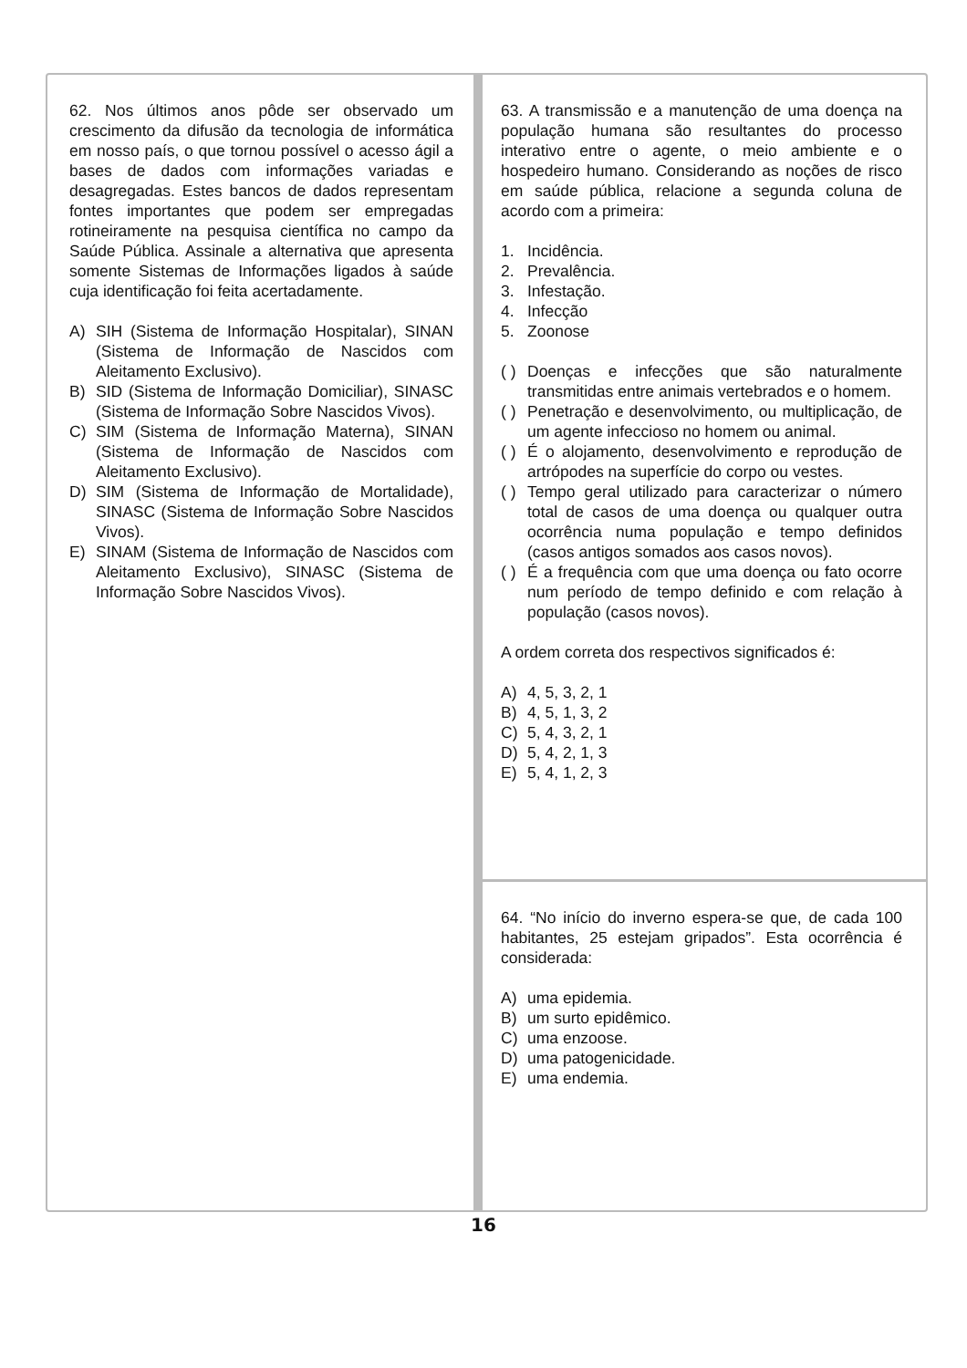62. Nos últimos anos pôde ser observado um crescimento da difusão da tecnologia de informática em nosso país, o que tornou possível o acesso ágil a bases de dados com informações variadas e desagregadas. Estes bancos de dados representam fontes importantes que podem ser empregadas rotineiramente na pesquisa científica no campo da Saúde Pública. Assinale a alternativa que apresenta somente Sistemas de Informações ligados à saúde cuja identificação foi feita acertadamente.
A) SIH (Sistema de Informação Hospitalar), SINAN (Sistema de Informação de Nascidos com Aleitamento Exclusivo).
B) SID (Sistema de Informação Domiciliar), SINASC (Sistema de Informação Sobre Nascidos Vivos).
C) SIM (Sistema de Informação Materna), SINAN (Sistema de Informação de Nascidos com Aleitamento Exclusivo).
D) SIM (Sistema de Informação de Mortalidade), SINASC (Sistema de Informação Sobre Nascidos Vivos).
E) SINAM (Sistema de Informação de Nascidos com Aleitamento Exclusivo), SINASC (Sistema de Informação Sobre Nascidos Vivos).
63. A transmissão e a manutenção de uma doença na população humana são resultantes do processo interativo entre o agente, o meio ambiente e o hospedeiro humano. Considerando as noções de risco em saúde pública, relacione a segunda coluna de acordo com a primeira:
1. Incidência.
2. Prevalência.
3. Infestação.
4. Infecção
5. Zoonose
( ) Doenças e infecções que são naturalmente transmitidas entre animais vertebrados e o homem.
( ) Penetração e desenvolvimento, ou multiplicação, de um agente infeccioso no homem ou animal.
( ) É o alojamento, desenvolvimento e reprodução de artrópodes na superfície do corpo ou vestes.
( ) Tempo geral utilizado para caracterizar o número total de casos de uma doença ou qualquer outra ocorrência numa população e tempo definidos (casos antigos somados aos casos novos).
( ) É a frequência com que uma doença ou fato ocorre num período de tempo definido e com relação à população (casos novos).
A ordem correta dos respectivos significados é:
A) 4, 5, 3, 2, 1
B) 4, 5, 1, 3, 2
C) 5, 4, 3, 2, 1
D) 5, 4, 2, 1, 3
E) 5, 4, 1, 2, 3
64. “No início do inverno espera-se que, de cada 100 habitantes, 25 estejam gripados”. Esta ocorrência é considerada:
A) uma epidemia.
B) um surto epidêmico.
C) uma enzoose.
D) uma patogenicidade.
E) uma endemia.
16